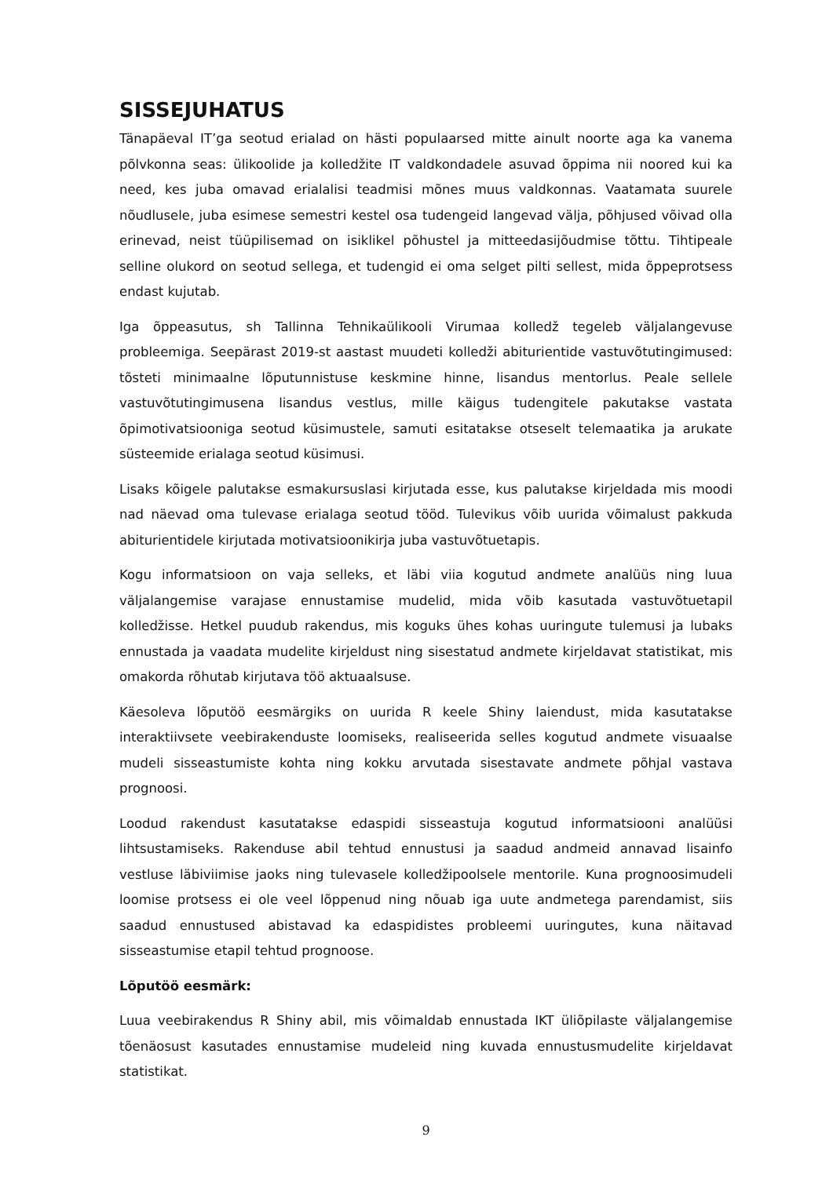SISSEJUHATUS
Tänapäeval IT’ga seotud erialad on hästi populaarsed mitte ainult noorte aga ka vanema põlvkonna seas: ülikoolide ja kolledžite IT valdkondadele asuvad õppima nii noored kui ka need, kes juba omavad erialalisi teadmisi mõnes muus valdkonnas. Vaatamata suurele nõudlusele, juba esimese semestri kestel osa tudengeid langevad välja, põhjused võivad olla erinevad, neist tüüpilisemad on isiklikel põhustel ja mitteedasijõudmise tõttu. Tihtipeale selline olukord on seotud sellega, et tudengid ei oma selget pilti sellest, mida õppeprotsess endast kujutab.
Iga õppeasutus, sh Tallinna Tehnikaülikooli Virumaa kolledž tegeleb väljalangevuse probleemiga. Seepärast 2019-st aastast muudeti kolledži abiturientide vastuvõtutingimused: tõsteti minimaalne lõputunnistuse keskmine hinne, lisandus mentorlus. Peale sellele vastuvõtutingimusena lisandus vestlus, mille käigus tudengitele pakutakse vastata õpimotivatsiooniga seotud küsimustele, samuti esitatakse otseselt telemaatika ja arukate süsteemide erialaga seotud küsimusi.
Lisaks kõigele palutakse esmakursuslasi kirjutada esse, kus palutakse kirjeldada mis moodi nad näevad oma tulevase erialaga seotud tööd. Tulevikus võib uurida võimalust pakkuda abiturientidele kirjutada motivatsioonikirja juba vastuvõtuetapis.
Kogu informatsioon on vaja selleks, et läbi viia kogutud andmete analüüs ning luua väljalangemise varajase ennustamise mudelid, mida võib kasutada vastuvõtuetapil kolledžisse. Hetkel puudub rakendus, mis koguks ühes kohas uuringute tulemusi ja lubaks ennustada ja vaadata mudelite kirjeldust ning sisestatud andmete kirjeldavat statistikat, mis omakorda rõhutab kirjutava töö aktuaalsuse.
Käesoleva lõputöö eesmärgiks on uurida R keele Shiny laiendust, mida kasutatakse interaktiivsete veebirakenduste loomiseks, realiseerida selles kogutud andmete visuaalse mudeli sisseastumiste kohta ning kokku arvutada sisestavate andmete põhjal vastava prognoosi.
Loodud rakendust kasutatakse edaspidi sisseastuja kogutud informatsiooni analüüsi lihtsustamiseks. Rakenduse abil tehtud ennustusi ja saadud andmeid annavad lisainfo vestluse läbiviimise jaoks ning tulevasele kolledžipoolsele mentorile. Kuna prognoosimudeli loomise protsess ei ole veel lõppenud ning nõuab iga uute andmetega parendamist, siis saadud ennustused abistavad ka edaspidistes probleemi uuringutes, kuna näitavad sisseastumise etapil tehtud prognoose.
Lõputöö eesmärk:
Luua veebirakendus R Shiny abil, mis võimaldab ennustada IKT üliõpilaste väljalangemise tõenäosust kasutades ennustamise mudeleid ning kuvada ennustusmudelite kirjeldavat statistikat.
9